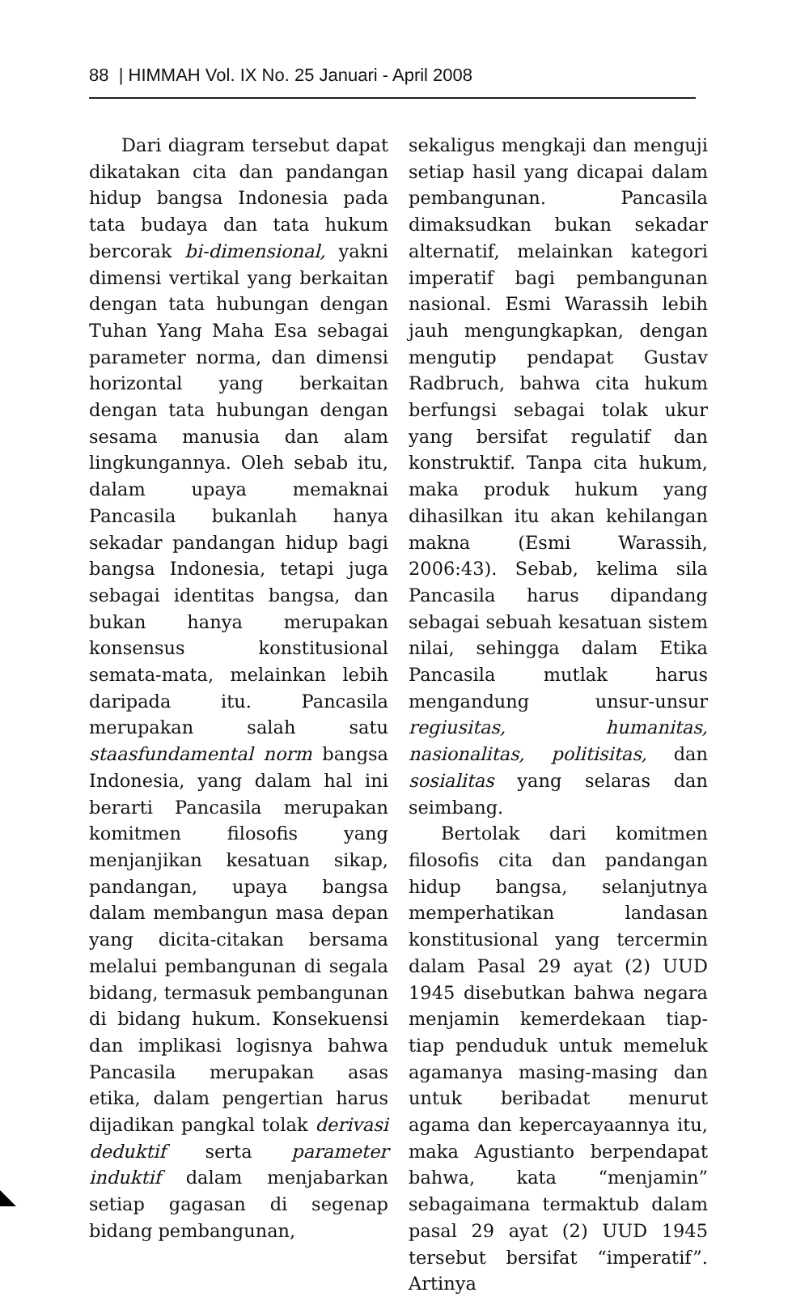88 | HIMMAH Vol. IX No. 25 Januari - April 2008
Dari diagram tersebut dapat dikatakan cita dan pandangan hidup bangsa Indonesia pada tata budaya dan tata hukum bercorak bi-dimensional, yakni dimensi vertikal yang berkaitan dengan tata hubungan dengan Tuhan Yang Maha Esa sebagai parameter norma, dan dimensi horizontal yang berkaitan dengan tata hubungan dengan sesama manusia dan alam lingkungannya. Oleh sebab itu, dalam upaya memaknai Pancasila bukanlah hanya sekadar pandangan hidup bagi bangsa Indonesia, tetapi juga sebagai identitas bangsa, dan bukan hanya merupakan konsensus konstitusional semata-mata, melainkan lebih daripada itu. Pancasila merupakan salah satu staasfundamental norm bangsa Indonesia, yang dalam hal ini berarti Pancasila merupakan komitmen filosofis yang menjanjikan kesatuan sikap, pandangan, upaya bangsa dalam membangun masa depan yang dicita-citakan bersama melalui pembangunan di segala bidang, termasuk pembangunan di bidang hukum. Konsekuensi dan implikasi logisnya bahwa Pancasila merupakan asas etika, dalam pengertian harus dijadikan pangkal tolak derivasi deduktif serta parameter induktif dalam menjabarkan setiap gagasan di segenap bidang pembangunan,
sekaligus mengkaji dan menguji setiap hasil yang dicapai dalam pembangunan. Pancasila dimaksudkan bukan sekadar alternatif, melainkan kategori imperatif bagi pembangunan nasional. Esmi Warassih lebih jauh mengungkapkan, dengan mengutip pendapat Gustav Radbruch, bahwa cita hukum berfungsi sebagai tolak ukur yang bersifat regulatif dan konstruktif. Tanpa cita hukum, maka produk hukum yang dihasilkan itu akan kehilangan makna (Esmi Warassih, 2006:43). Sebab, kelima sila Pancasila harus dipandang sebagai sebuah kesatuan sistem nilai, sehingga dalam Etika Pancasila mutlak harus mengandung unsur-unsur regiusitas, humanitas, nasionalitas, politisitas, dan sosialitas yang selaras dan seimbang.
Bertolak dari komitmen filosofis cita dan pandangan hidup bangsa, selanjutnya memperhatikan landasan konstitusional yang tercermin dalam Pasal 29 ayat (2) UUD 1945 disebutkan bahwa negara menjamin kemerdekaan tiap-tiap penduduk untuk memeluk agamanya masing-masing dan untuk beribadat menurut agama dan kepercayaannya itu, maka Agustianto berpendapat bahwa, kata “menjamin” sebagaimana termaktub dalam pasal 29 ayat (2) UUD 1945 tersebut bersifat “imperatif”. Artinya